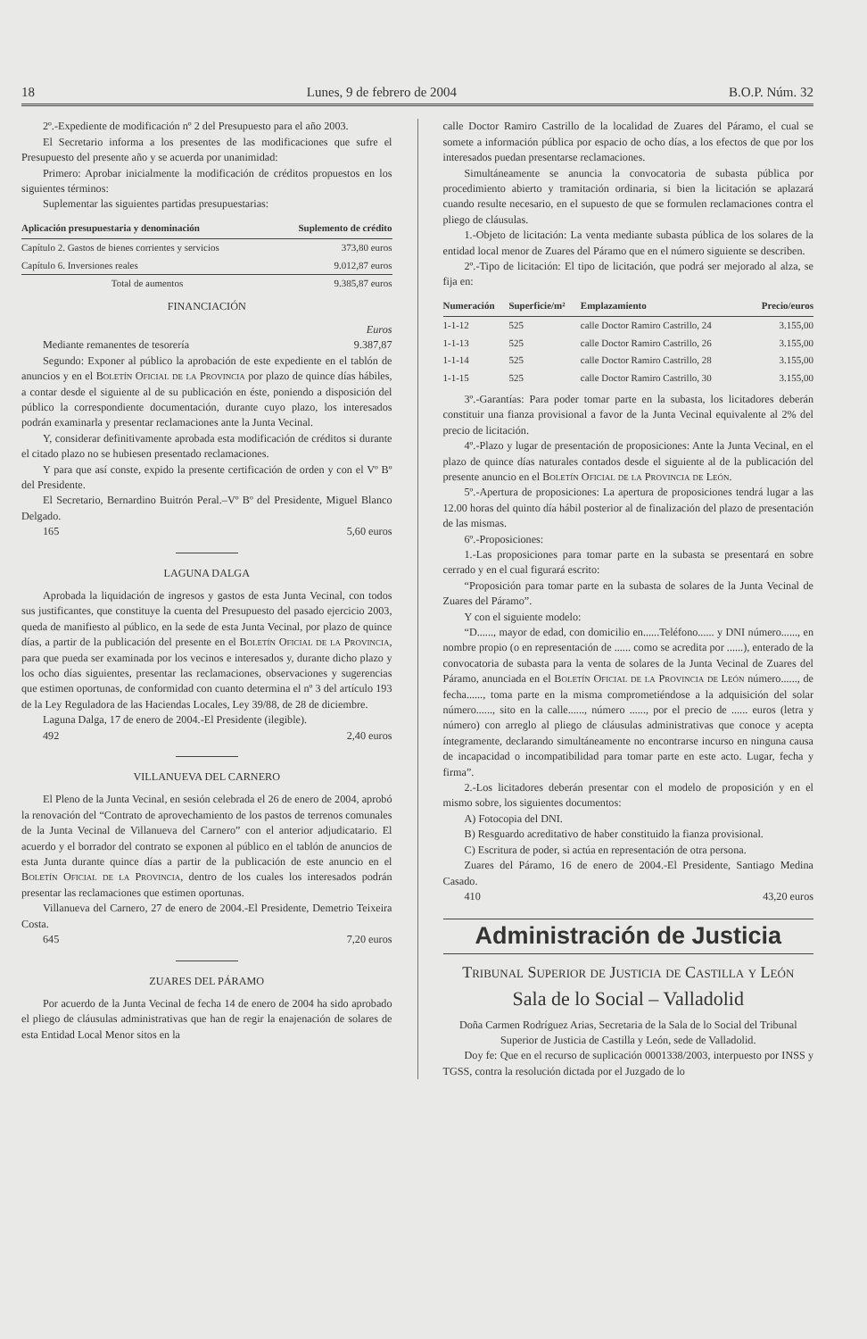18 Lunes, 9 de febrero de 2004 B.O.P. Núm. 32
2º.-Expediente de modificación nº 2 del Presupuesto para el año 2003.
El Secretario informa a los presentes de las modificaciones que sufre el Presupuesto del presente año y se acuerda por unanimidad:
Primero: Aprobar inicialmente la modificación de créditos propuestos en los siguientes términos:
Suplementar las siguientes partidas presupuestarias:
| Aplicación presupuestaria y denominación | Suplemento de crédito |
| --- | --- |
| Capítulo 2. Gastos de bienes corrientes y servicios | 373,80 euros |
| Capítulo 6. Inversiones reales | 9.012,87 euros |
| Total de aumentos | 9.385,87 euros |
FINANCIACIÓN
Euros
Mediante remanentes de tesorería 9.387,87
Segundo: Exponer al público la aprobación de este expediente en el tablón de anuncios y en el Boletín Oficial de la Provincia por plazo de quince días hábiles, a contar desde el siguiente al de su publicación en éste, poniendo a disposición del público la correspondiente documentación, durante cuyo plazo, los interesados podrán examinarla y presentar reclamaciones ante la Junta Vecinal.
Y, considerar definitivamente aprobada esta modificación de créditos si durante el citado plazo no se hubiesen presentado reclamaciones.
Y para que así conste, expido la presente certificación de orden y con el Vº Bº del Presidente.
El Secretario, Bernardino Buitrón Peral.–Vº Bº del Presidente, Miguel Blanco Delgado.
165 5,60 euros
LAGUNA DALGA
Aprobada la liquidación de ingresos y gastos de esta Junta Vecinal, con todos sus justificantes, que constituye la cuenta del Presupuesto del pasado ejercicio 2003, queda de manifiesto al público, en la sede de esta Junta Vecinal, por plazo de quince días, a partir de la publicación del presente en el Boletín Oficial de la Provincia, para que pueda ser examinada por los vecinos e interesados y, durante dicho plazo y los ocho días siguientes, presentar las reclamaciones, observaciones y sugerencias que estimen oportunas, de conformidad con cuanto determina el nº 3 del artículo 193 de la Ley Reguladora de las Haciendas Locales, Ley 39/88, de 28 de diciembre.
Laguna Dalga, 17 de enero de 2004.-El Presidente (ilegible).
492 2,40 euros
VILLANUEVA DEL CARNERO
El Pleno de la Junta Vecinal, en sesión celebrada el 26 de enero de 2004, aprobó la renovación del “Contrato de aprovechamiento de los pastos de terrenos comunales de la Junta Vecinal de Villanueva del Carnero” con el anterior adjudicatario. El acuerdo y el borrador del contrato se exponen al público en el tablón de anuncios de esta Junta durante quince días a partir de la publicación de este anuncio en el Boletín Oficial de la Provincia, dentro de los cuales los interesados podrán presentar las reclamaciones que estimen oportunas.
Villanueva del Carnero, 27 de enero de 2004.-El Presidente, Demetrio Teixeira Costa.
645 7,20 euros
ZUARES DEL PÁRAMO
Por acuerdo de la Junta Vecinal de fecha 14 de enero de 2004 ha sido aprobado el pliego de cláusulas administrativas que han de regir la enajenación de solares de esta Entidad Local Menor sitos en la
calle Doctor Ramiro Castrillo de la localidad de Zuares del Páramo, el cual se somete a información pública por espacio de ocho días, a los efectos de que por los interesados puedan presentarse reclamaciones.
Simultáneamente se anuncia la convocatoria de subasta pública por procedimiento abierto y tramitación ordinaria, si bien la licitación se aplazará cuando resulte necesario, en el supuesto de que se formulen reclamaciones contra el pliego de cláusulas.
1.-Objeto de licitación: La venta mediante subasta pública de los solares de la entidad local menor de Zuares del Páramo que en el número siguiente se describen.
2º.-Tipo de licitación: El tipo de licitación, que podrá ser mejorado al alza, se fija en:
| Numeración | Superficie/m² | Emplazamiento | Precio/euros |
| --- | --- | --- | --- |
| 1-1-12 | 525 | calle Doctor Ramiro Castrillo, 24 | 3.155,00 |
| 1-1-13 | 525 | calle Doctor Ramiro Castrillo, 26 | 3.155,00 |
| 1-1-14 | 525 | calle Doctor Ramiro Castrillo, 28 | 3.155,00 |
| 1-1-15 | 525 | calle Doctor Ramiro Castrillo, 30 | 3.155,00 |
3º.-Garantías: Para poder tomar parte en la subasta, los licitadores deberán constituir una fianza provisional a favor de la Junta Vecinal equivalente al 2% del precio de licitación.
4º.-Plazo y lugar de presentación de proposiciones: Ante la Junta Vecinal, en el plazo de quince días naturales contados desde el siguiente al de la publicación del presente anuncio en el Boletín Oficial de la Provincia de León.
5º.-Apertura de proposiciones: La apertura de proposiciones tendrá lugar a las 12.00 horas del quinto día hábil posterior al de finalización del plazo de presentación de las mismas.
6º.-Proposiciones:
1.-Las proposiciones para tomar parte en la subasta se presentará en sobre cerrado y en el cual figurará escrito:
“Proposición para tomar parte en la subasta de solares de la Junta Vecinal de Zuares del Páramo”.
Y con el siguiente modelo:
“D......, mayor de edad, con domicilio en......Teléfono...... y DNI número......, en nombre propio (o en representación de ...... como se acredita por ......), enterado de la convocatoria de subasta para la venta de solares de la Junta Vecinal de Zuares del Páramo, anunciada en el Boletín Oficial de la Provincia de León número......, de fecha......, toma parte en la misma comprometiéndose a la adquisición del solar número......, sito en la calle......, número ......, por el precio de ...... euros (letra y número) con arreglo al pliego de cláusulas administrativas que conoce y acepta íntegramente, declarando simultáneamente no encontrarse incurso en ninguna causa de incapacidad o incompatibilidad para tomar parte en este acto. Lugar, fecha y firma”.
2.-Los licitadores deberán presentar con el modelo de proposición y en el mismo sobre, los siguientes documentos:
A) Fotocopia del DNI.
B) Resguardo acreditativo de haber constituido la fianza provisional.
C) Escritura de poder, si actúa en representación de otra persona.
Zuares del Páramo, 16 de enero de 2004.-El Presidente, Santiago Medina Casado.
410 43,20 euros
Administración de Justicia
Tribunal Superior de Justicia de Castilla y León
Sala de lo Social – Valladolid
Doña Carmen Rodríguez Arias, Secretaria de la Sala de lo Social del Tribunal Superior de Justicia de Castilla y León, sede de Valladolid.
Doy fe: Que en el recurso de suplicación 0001338/2003, interpuesto por INSS y TGSS, contra la resolución dictada por el Juzgado de lo